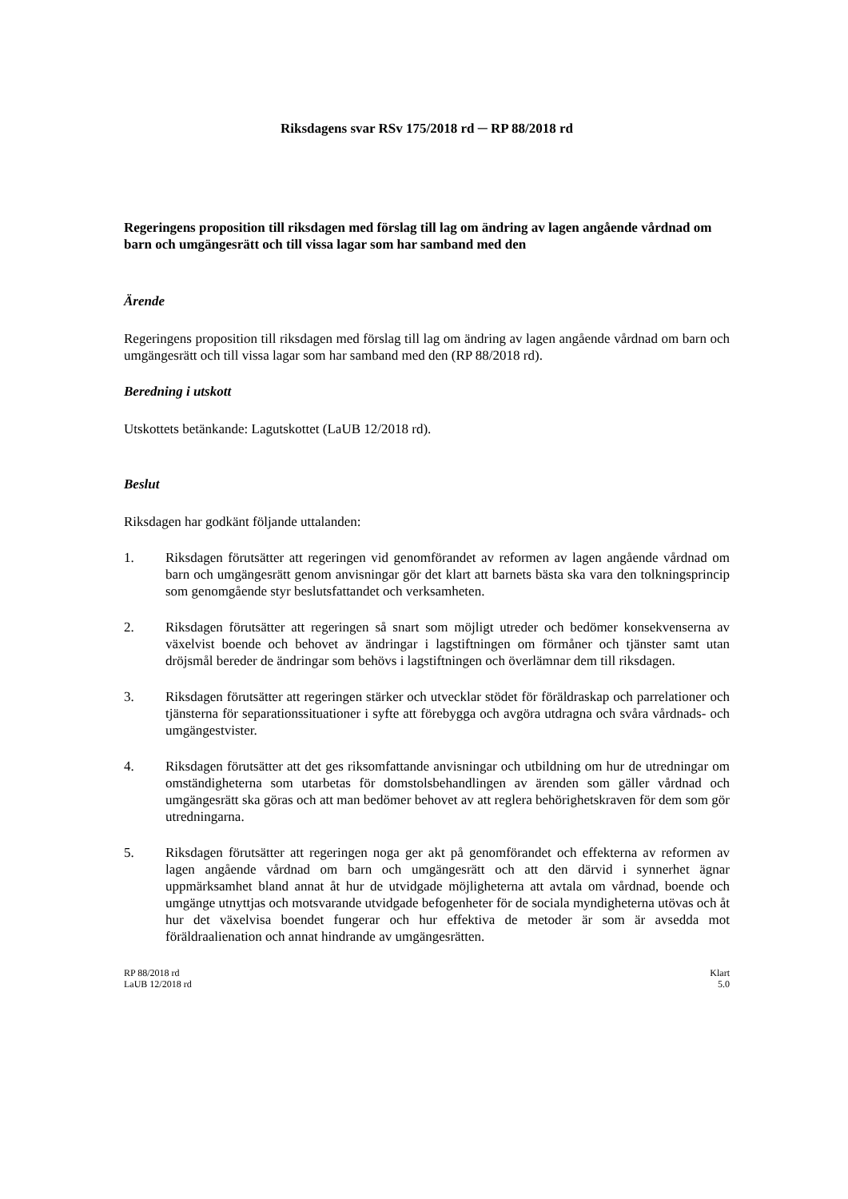Riksdagens svar RSv 175/2018 rd ─ RP 88/2018 rd
Regeringens proposition till riksdagen med förslag till lag om ändring av lagen angående vårdnad om barn och umgängesrätt och till vissa lagar som har samband med den
Ärende
Regeringens proposition till riksdagen med förslag till lag om ändring av lagen angående vårdnad om barn och umgängesrätt och till vissa lagar som har samband med den (RP 88/2018 rd).
Beredning i utskott
Utskottets betänkande: Lagutskottet (LaUB 12/2018 rd).
Beslut
Riksdagen har godkänt följande uttalanden:
1. Riksdagen förutsätter att regeringen vid genomförandet av reformen av lagen angående vårdnad om barn och umgängesrätt genom anvisningar gör det klart att barnets bästa ska vara den tolkningsprincip som genomgående styr beslutsfattandet och verksamheten.
2. Riksdagen förutsätter att regeringen så snart som möjligt utreder och bedömer konsekvenserna av växelvist boende och behovet av ändringar i lagstiftningen om förmåner och tjänster samt utan dröjsmål bereder de ändringar som behövs i lagstiftningen och överlämnar dem till riksdagen.
3. Riksdagen förutsätter att regeringen stärker och utvecklar stödet för föräldraskap och parrelationer och tjänsterna för separationssituationer i syfte att förebygga och avgöra utdragna och svåra vårdnads- och umgängestvister.
4. Riksdagen förutsätter att det ges riksomfattande anvisningar och utbildning om hur de utredningar om omständigheterna som utarbetas för domstolsbehandlingen av ärenden som gäller vårdnad och umgängesrätt ska göras och att man bedömer behovet av att reglera behörighetskraven för dem som gör utredningarna.
5. Riksdagen förutsätter att regeringen noga ger akt på genomförandet och effekterna av reformen av lagen angående vårdnad om barn och umgängesrätt och att den därvid i synnerhet ägnar uppmärksamhet bland annat åt hur de utvidgade möjligheterna att avtala om vårdnad, boende och umgänge utnyttjas och motsvarande utvidgade befogenheter för de sociala myndigheterna utövas och åt hur det växelvisa boendet fungerar och hur effektiva de metoder är som är avsedda mot föräldraalienation och annat hindrande av umgängesrätten.
RP 88/2018 rd
LaUB 12/2018 rd
Klart
5.0